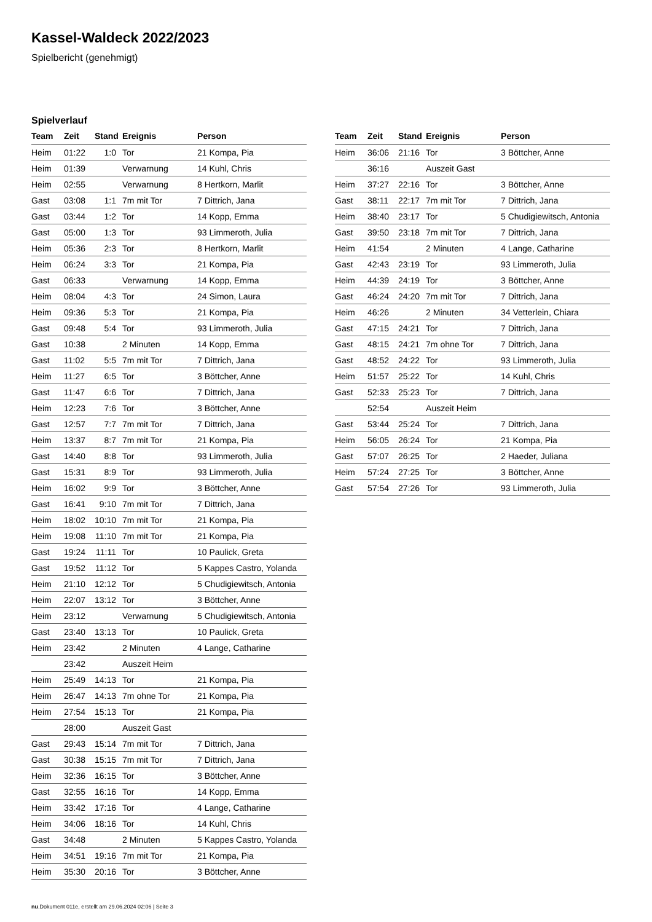Kassel-Waldeck 2022/2023
Spielbericht (genehmigt)
Spielverlauf
| Team | Zeit | Stand | Ereignis | Person |
| --- | --- | --- | --- | --- |
| Heim | 01:22 | 1:0 | Tor | 21 Kompa, Pia |
| Heim | 01:39 | | Verwarnung | 14 Kuhl, Chris |
| Heim | 02:55 | | Verwarnung | 8 Hertkorn, Marlit |
| Gast | 03:08 | 1:1 | 7m mit Tor | 7 Dittrich, Jana |
| Gast | 03:44 | 1:2 | Tor | 14 Kopp, Emma |
| Gast | 05:00 | 1:3 | Tor | 93 Limmeroth, Julia |
| Heim | 05:36 | 2:3 | Tor | 8 Hertkorn, Marlit |
| Heim | 06:24 | 3:3 | Tor | 21 Kompa, Pia |
| Gast | 06:33 | | Verwarnung | 14 Kopp, Emma |
| Heim | 08:04 | 4:3 | Tor | 24 Simon, Laura |
| Heim | 09:36 | 5:3 | Tor | 21 Kompa, Pia |
| Gast | 09:48 | 5:4 | Tor | 93 Limmeroth, Julia |
| Gast | 10:38 | | 2 Minuten | 14 Kopp, Emma |
| Gast | 11:02 | 5:5 | 7m mit Tor | 7 Dittrich, Jana |
| Heim | 11:27 | 6:5 | Tor | 3 Böttcher, Anne |
| Gast | 11:47 | 6:6 | Tor | 7 Dittrich, Jana |
| Heim | 12:23 | 7:6 | Tor | 3 Böttcher, Anne |
| Gast | 12:57 | 7:7 | 7m mit Tor | 7 Dittrich, Jana |
| Heim | 13:37 | 8:7 | 7m mit Tor | 21 Kompa, Pia |
| Gast | 14:40 | 8:8 | Tor | 93 Limmeroth, Julia |
| Gast | 15:31 | 8:9 | Tor | 93 Limmeroth, Julia |
| Heim | 16:02 | 9:9 | Tor | 3 Böttcher, Anne |
| Gast | 16:41 | 9:10 | 7m mit Tor | 7 Dittrich, Jana |
| Heim | 18:02 | 10:10 | 7m mit Tor | 21 Kompa, Pia |
| Heim | 19:08 | 11:10 | 7m mit Tor | 21 Kompa, Pia |
| Gast | 19:24 | 11:11 | Tor | 10 Paulick, Greta |
| Gast | 19:52 | 11:12 | Tor | 5 Kappes Castro, Yolanda |
| Heim | 21:10 | 12:12 | Tor | 5 Chudigiewitsch, Antonia |
| Heim | 22:07 | 13:12 | Tor | 3 Böttcher, Anne |
| Heim | 23:12 | | Verwarnung | 5 Chudigiewitsch, Antonia |
| Gast | 23:40 | 13:13 | Tor | 10 Paulick, Greta |
| Heim | 23:42 | | 2 Minuten | 4 Lange, Catharine |
| | 23:42 | | Auszeit Heim | |
| Heim | 25:49 | 14:13 | Tor | 21 Kompa, Pia |
| Heim | 26:47 | 14:13 | 7m ohne Tor | 21 Kompa, Pia |
| Heim | 27:54 | 15:13 | Tor | 21 Kompa, Pia |
| | 28:00 | | Auszeit Gast | |
| Gast | 29:43 | 15:14 | 7m mit Tor | 7 Dittrich, Jana |
| Gast | 30:38 | 15:15 | 7m mit Tor | 7 Dittrich, Jana |
| Heim | 32:36 | 16:15 | Tor | 3 Böttcher, Anne |
| Gast | 32:55 | 16:16 | Tor | 14 Kopp, Emma |
| Heim | 33:42 | 17:16 | Tor | 4 Lange, Catharine |
| Heim | 34:06 | 18:16 | Tor | 14 Kuhl, Chris |
| Gast | 34:48 | | 2 Minuten | 5 Kappes Castro, Yolanda |
| Heim | 34:51 | 19:16 | 7m mit Tor | 21 Kompa, Pia |
| Heim | 35:30 | 20:16 | Tor | 3 Böttcher, Anne |
| Team | Zeit | Stand | Ereignis | Person |
| --- | --- | --- | --- | --- |
| Heim | 36:06 | 21:16 | Tor | 3 Böttcher, Anne |
| | 36:16 | | Auszeit Gast | |
| Heim | 37:27 | 22:16 | Tor | 3 Böttcher, Anne |
| Gast | 38:11 | 22:17 | 7m mit Tor | 7 Dittrich, Jana |
| Heim | 38:40 | 23:17 | Tor | 5 Chudigiewitsch, Antonia |
| Gast | 39:50 | 23:18 | 7m mit Tor | 7 Dittrich, Jana |
| Heim | 41:54 | | 2 Minuten | 4 Lange, Catharine |
| Gast | 42:43 | 23:19 | Tor | 93 Limmeroth, Julia |
| Heim | 44:39 | 24:19 | Tor | 3 Böttcher, Anne |
| Gast | 46:24 | 24:20 | 7m mit Tor | 7 Dittrich, Jana |
| Heim | 46:26 | | 2 Minuten | 34 Vetterlein, Chiara |
| Gast | 47:15 | 24:21 | Tor | 7 Dittrich, Jana |
| Gast | 48:15 | 24:21 | 7m ohne Tor | 7 Dittrich, Jana |
| Gast | 48:52 | 24:22 | Tor | 93 Limmeroth, Julia |
| Heim | 51:57 | 25:22 | Tor | 14 Kuhl, Chris |
| Gast | 52:33 | 25:23 | Tor | 7 Dittrich, Jana |
| | 52:54 | | Auszeit Heim | |
| Gast | 53:44 | 25:24 | Tor | 7 Dittrich, Jana |
| Heim | 56:05 | 26:24 | Tor | 21 Kompa, Pia |
| Gast | 57:07 | 26:25 | Tor | 2 Haeder, Juliana |
| Heim | 57:24 | 27:25 | Tor | 3 Böttcher, Anne |
| Gast | 57:54 | 27:26 | Tor | 93 Limmeroth, Julia |
nu.Dokument 011e, erstellt am 29.06.2024 02:06 | Seite 3